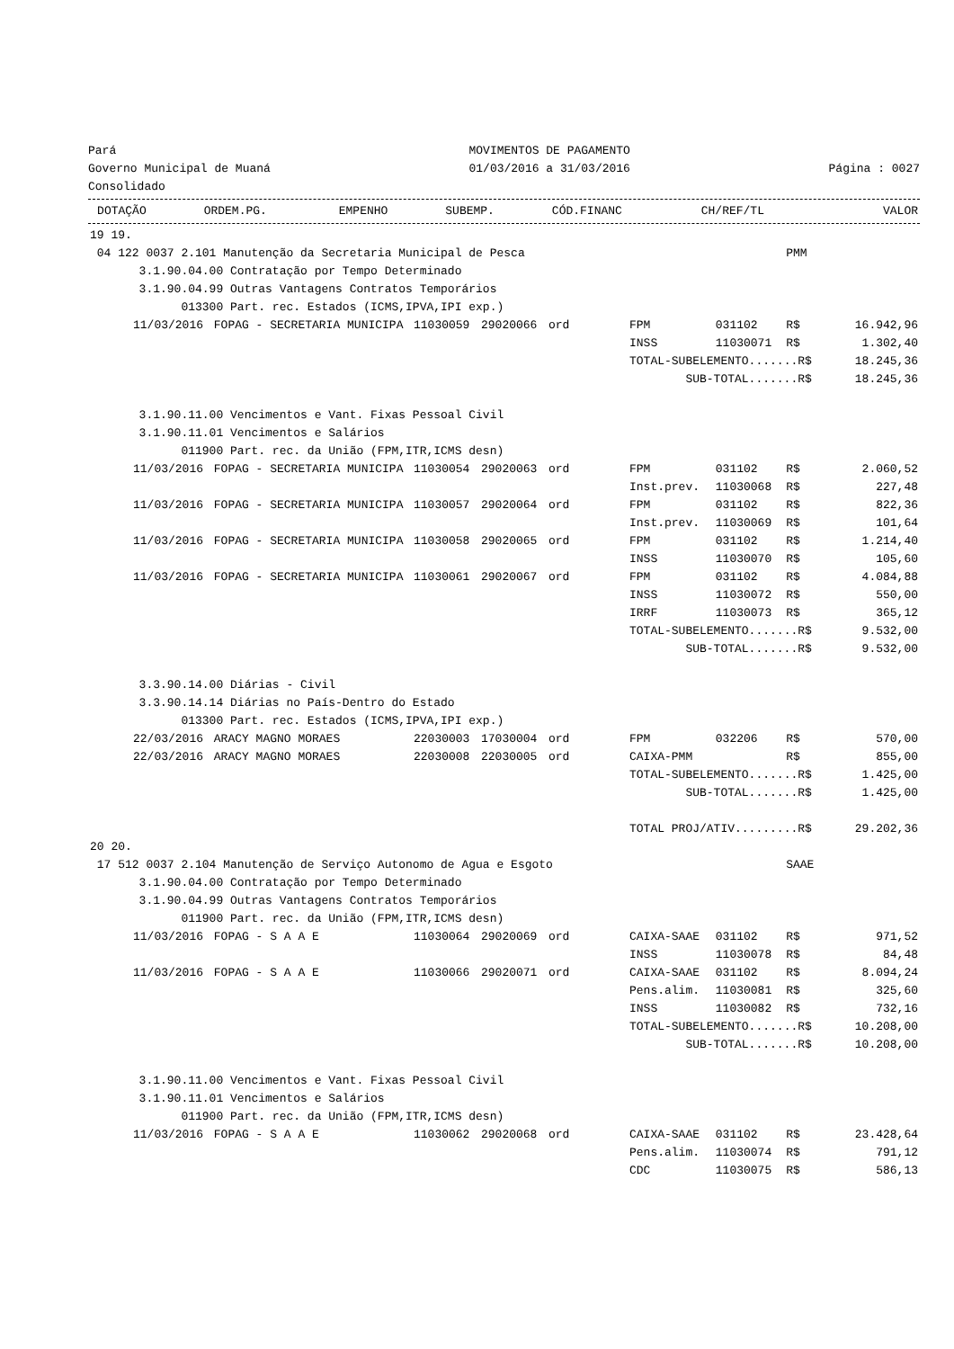Pará
Governo Municipal de Muaná
Consolidado
MOVIMENTOS DE PAGAMENTO
01/03/2016 a 31/03/2016
Página : 0027
| | DOTAÇÃO | ORDEM.PG. | EMPENHO | SUBEMP. | CÓD.FINANC | CH/REF/TL | | VALOR |
| --- | --- | --- | --- | --- | --- | --- | --- | --- |
| 19 19. | | | | | | | | |
| 04 122 0037 2.101 Manutenção da Secretaria Municipal de Pesca | | | | | | | PMM | |
| 3.1.90.04.00 Contratação por Tempo Determinado | | | | | | | | |
| 3.1.90.04.99 Outras Vantagens Contratos Temporários | | | | | | | | |
| 013300 Part. rec. Estados (ICMS,IPVA,IPI exp.) | | | | | | | | |
| 11/03/2016 | FOPAG - SECRETARIA MUNICIPA | 11030059 | 29020066 | ord | FPM | 031102 | R$ | 16.942,96 |
| | | | | | INSS | 11030071 | R$ | 1.302,40 |
| | | | | | TOTAL-SUBELEMENTO.......R$ | | | 18.245,36 |
| | | | | | SUB-TOTAL.......R$ | | | 18.245,36 |
| 3.1.90.11.00 Vencimentos e Vant. Fixas Pessoal Civil | | | | | | | | |
| 3.1.90.11.01 Vencimentos e Salários | | | | | | | | |
| 011900 Part. rec. da União (FPM,ITR,ICMS desn) | | | | | | | | |
| 11/03/2016 | FOPAG - SECRETARIA MUNICIPA | 11030054 | 29020063 | ord | FPM | 031102 | R$ | 2.060,52 |
| | | | | | Inst.prev. | 11030068 | R$ | 227,48 |
| 11/03/2016 | FOPAG - SECRETARIA MUNICIPA | 11030057 | 29020064 | ord | FPM | 031102 | R$ | 822,36 |
| | | | | | Inst.prev. | 11030069 | R$ | 101,64 |
| 11/03/2016 | FOPAG - SECRETARIA MUNICIPA | 11030058 | 29020065 | ord | FPM | 031102 | R$ | 1.214,40 |
| | | | | | INSS | 11030070 | R$ | 105,60 |
| 11/03/2016 | FOPAG - SECRETARIA MUNICIPA | 11030061 | 29020067 | ord | FPM | 031102 | R$ | 4.084,88 |
| | | | | | INSS | 11030072 | R$ | 550,00 |
| | | | | | IRRF | 11030073 | R$ | 365,12 |
| | | | | | TOTAL-SUBELEMENTO.......R$ | | | 9.532,00 |
| | | | | | SUB-TOTAL.......R$ | | | 9.532,00 |
| 3.3.90.14.00 Diárias - Civil | | | | | | | | |
| 3.3.90.14.14 Diárias no País-Dentro do Estado | | | | | | | | |
| 013300 Part. rec. Estados (ICMS,IPVA,IPI exp.) | | | | | | | | |
| 22/03/2016 | ARACY MAGNO MORAES | 22030003 | 17030004 | ord | FPM | 032206 | R$ | 570,00 |
| 22/03/2016 | ARACY MAGNO MORAES | 22030008 | 22030005 | ord | CAIXA-PMM | | R$ | 855,00 |
| | | | | | TOTAL-SUBELEMENTO.......R$ | | | 1.425,00 |
| | | | | | SUB-TOTAL.......R$ | | | 1.425,00 |
| | | | | | TOTAL PROJ/ATIV.........R$ | | | 29.202,36 |
| 20 20. | | | | | | | | |
| 17 512 0037 2.104 Manutenção de Serviço Autonomo de Agua e Esgoto | | | | | | | SAAE | |
| 3.1.90.04.00 Contratação por Tempo Determinado | | | | | | | | |
| 3.1.90.04.99 Outras Vantagens Contratos Temporários | | | | | | | | |
| 011900 Part. rec. da União (FPM,ITR,ICMS desn) | | | | | | | | |
| 11/03/2016 | FOPAG - S A A E | 11030064 | 29020069 | ord | CAIXA-SAAE | 031102 | R$ | 971,52 |
| | | | | | INSS | 11030078 | R$ | 84,48 |
| 11/03/2016 | FOPAG - S A A E | 11030066 | 29020071 | ord | CAIXA-SAAE | 031102 | R$ | 8.094,24 |
| | | | | | Pens.alim. | 11030081 | R$ | 325,60 |
| | | | | | INSS | 11030082 | R$ | 732,16 |
| | | | | | TOTAL-SUBELEMENTO.......R$ | | | 10.208,00 |
| | | | | | SUB-TOTAL.......R$ | | | 10.208,00 |
| 3.1.90.11.00 Vencimentos e Vant. Fixas Pessoal Civil | | | | | | | | |
| 3.1.90.11.01 Vencimentos e Salários | | | | | | | | |
| 011900 Part. rec. da União (FPM,ITR,ICMS desn) | | | | | | | | |
| 11/03/2016 | FOPAG - S A A E | 11030062 | 29020068 | ord | CAIXA-SAAE | 031102 | R$ | 23.428,64 |
| | | | | | Pens.alim. | 11030074 | R$ | 791,12 |
| | | | | | CDC | 11030075 | R$ | 586,13 |